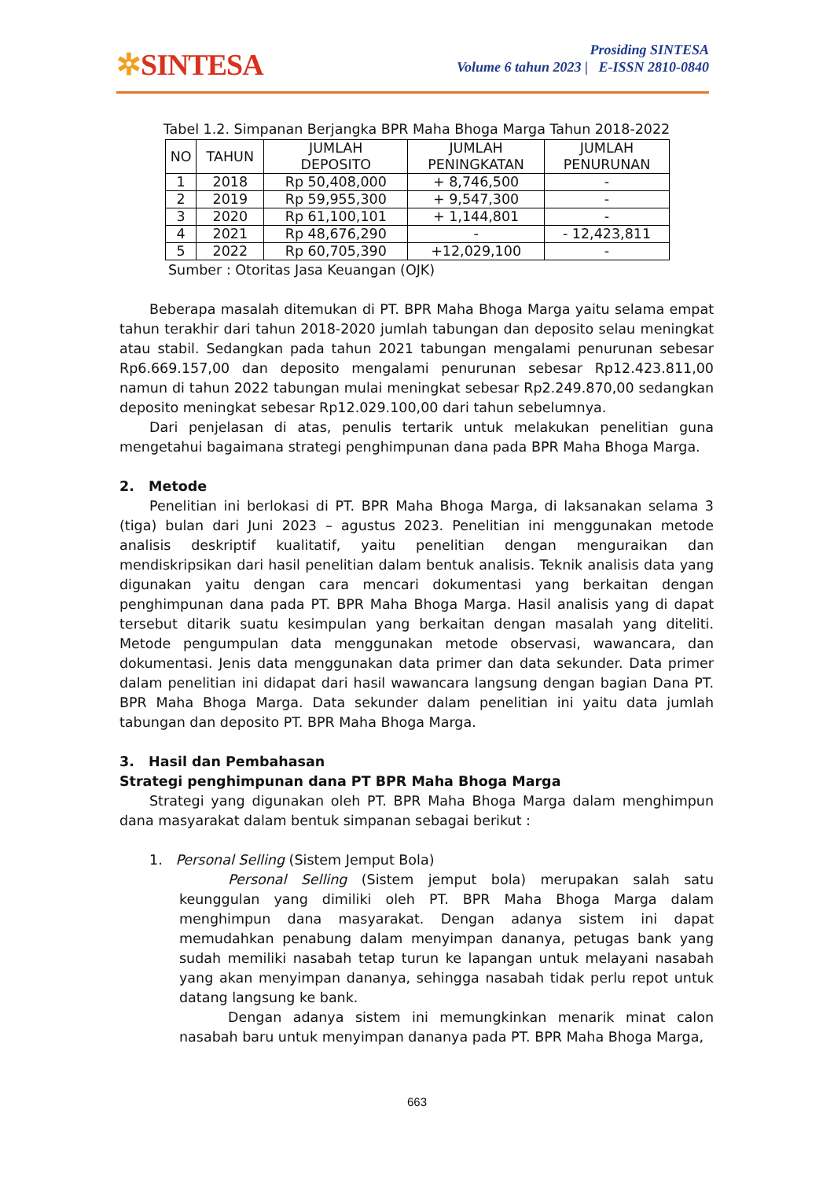✲SINTESA
Prosiding SINTESA
Volume 6 tahun 2023 | E-ISSN 2810-0840
Tabel 1.2. Simpanan Berjangka BPR Maha Bhoga Marga Tahun 2018-2022
| NO | TAHUN | JUMLAH DEPOSITO | JUMLAH PENINGKATAN | JUMLAH PENURUNAN |
| --- | --- | --- | --- | --- |
| 1 | 2018 | Rp 50,408,000 | + 8,746,500 | - |
| 2 | 2019 | Rp 59,955,300 | + 9,547,300 | - |
| 3 | 2020 | Rp 61,100,101 | + 1,144,801 | - |
| 4 | 2021 | Rp 48,676,290 | - | - 12,423,811 |
| 5 | 2022 | Rp 60,705,390 | +12,029,100 | - |
Sumber : Otoritas Jasa Keuangan (OJK)
Beberapa masalah ditemukan di PT. BPR Maha Bhoga Marga yaitu selama empat tahun terakhir dari tahun 2018-2020 jumlah tabungan dan deposito selau meningkat atau stabil. Sedangkan pada tahun 2021 tabungan mengalami penurunan sebesar Rp6.669.157,00 dan deposito mengalami penurunan sebesar Rp12.423.811,00 namun di tahun 2022 tabungan mulai meningkat sebesar Rp2.249.870,00 sedangkan deposito meningkat sebesar Rp12.029.100,00 dari tahun sebelumnya.
Dari penjelasan di atas, penulis tertarik untuk melakukan penelitian guna mengetahui bagaimana strategi penghimpunan dana pada BPR Maha Bhoga Marga.
2. Metode
Penelitian ini berlokasi di PT. BPR Maha Bhoga Marga, di laksanakan selama 3 (tiga) bulan dari Juni 2023 – agustus 2023. Penelitian ini menggunakan metode analisis deskriptif kualitatif, yaitu penelitian dengan menguraikan dan mendiskripsikan dari hasil penelitian dalam bentuk analisis. Teknik analisis data yang digunakan yaitu dengan cara mencari dokumentasi yang berkaitan dengan penghimpunan dana pada PT. BPR Maha Bhoga Marga. Hasil analisis yang di dapat tersebut ditarik suatu kesimpulan yang berkaitan dengan masalah yang diteliti. Metode pengumpulan data menggunakan metode observasi, wawancara, dan dokumentasi. Jenis data menggunakan data primer dan data sekunder. Data primer dalam penelitian ini didapat dari hasil wawancara langsung dengan bagian Dana PT. BPR Maha Bhoga Marga. Data sekunder dalam penelitian ini yaitu data jumlah tabungan dan deposito PT. BPR Maha Bhoga Marga.
3. Hasil dan Pembahasan
Strategi penghimpunan dana PT BPR Maha Bhoga Marga
Strategi yang digunakan oleh PT. BPR Maha Bhoga Marga dalam menghimpun dana masyarakat dalam bentuk simpanan sebagai berikut :
1. Personal Selling (Sistem Jemput Bola)
Personal Selling (Sistem jemput bola) merupakan salah satu keunggulan yang dimiliki oleh PT. BPR Maha Bhoga Marga dalam menghimpun dana masyarakat. Dengan adanya sistem ini dapat memudahkan penabung dalam menyimpan dananya, petugas bank yang sudah memiliki nasabah tetap turun ke lapangan untuk melayani nasabah yang akan menyimpan dananya, sehingga nasabah tidak perlu repot untuk datang langsung ke bank.
Dengan adanya sistem ini memungkinkan menarik minat calon nasabah baru untuk menyimpan dananya pada PT. BPR Maha Bhoga Marga,
663